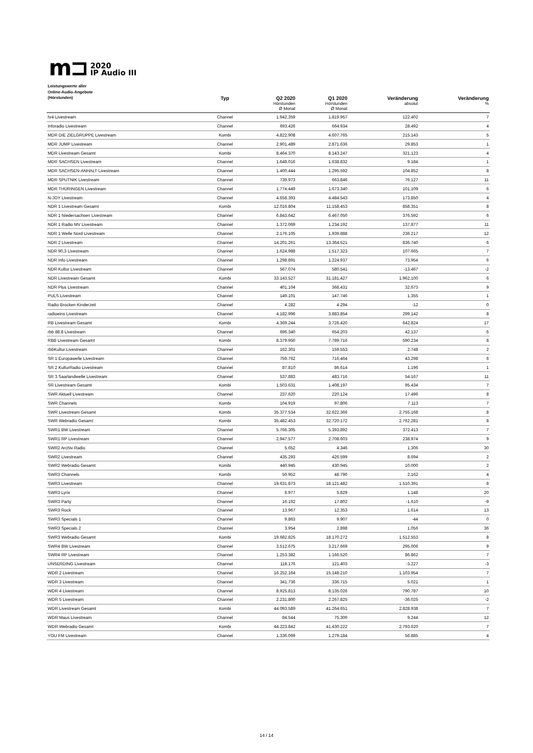m⊐ 2020
IP Audio III
Leistungswerte aller
Online-Audio-Angebote
(Hörstunden)
| | Typ | Q2 2020 Hörstunden Ø Monat | Q1 2020 Hörstunden Ø Monat | Veränderung absolut | Veränderung % |
| --- | --- | --- | --- | --- | --- |
| hr4 Livestream | Channel | 1.942.359 | 1.819.957 | 122.402 | 7 |
| Inforadio Livestream | Channel | 693.426 | 664.934 | 28.492 | 4 |
| MDR DIE ZIELGRUPPE Livestream | Kombi | 4.822.908 | 4.607.765 | 215.143 | 5 |
| MDR JUMP Livestream | Channel | 2.901.489 | 2.871.636 | 29.853 | 1 |
| MDR Livestream Gesamt | Kombi | 8.464.370 | 8.143.247 | 321.123 | 4 |
| MDR SACHSEN Livestream | Channel | 1.648.016 | 1.638.832 | 9.184 | 1 |
| MDR SACHSEN-ANHALT Livestream | Channel | 1.400.444 | 1.295.592 | 104.852 | 8 |
| MDR SPUTNIK Livestream | Channel | 739.973 | 663.846 | 76.127 | 11 |
| MDR THÜRINGEN Livestream | Channel | 1.774.449 | 1.673.340 | 101.109 | 6 |
| N-JOY Livestream | Channel | 4.658.393 | 4.484.543 | 173.850 | 4 |
| NDR 1 Livestream Gesamt | Kombi | 12.016.804 | 11.158.453 | 858.351 | 8 |
| NDR 1 Niedersachsen Livestream | Channel | 6.843.642 | 6.467.050 | 376.592 | 6 |
| NDR 1 Radio MV Livestream | Channel | 1.372.069 | 1.234.192 | 137.877 | 11 |
| NDR 1 Welle Nord Livestream | Channel | 2.176.105 | 1.939.888 | 236.217 | 12 |
| NDR 2 Livestream | Channel | 14.201.261 | 13.364.521 | 836.740 | 6 |
| NDR 90,3 Livestream | Channel | 1.624.988 | 1.517.323 | 107.665 | 7 |
| NDR Info Livestream | Channel | 1.298.891 | 1.224.937 | 73.954 | 6 |
| NDR Kultur Livestream | Channel | 567.074 | 580.541 | -13.467 | -2 |
| NDR Livestream Gesamt | Kombi | 33.143.527 | 31.181.427 | 1.962.100 | 6 |
| NDR Plus Livestream | Channel | 401.104 | 368.431 | 32.673 | 9 |
| PULS Livestream | Channel | 149.101 | 147.746 | 1.355 | 1 |
| Radio Brocken Kinderzeit | Channel | 4.282 | 4.294 | -12 | 0 |
| radioeins Livestream | Channel | 4.182.996 | 3.883.854 | 299.142 | 8 |
| RB Livestream Gesamt | Kombi | 4.369.244 | 3.726.420 | 642.824 | 17 |
| rbb 88.8 Livestream | Channel | 696.340 | 654.203 | 42.137 | 6 |
| RBB Livestream Gesamt | Kombi | 8.379.950 | 7.789.716 | 590.234 | 8 |
| rbbKultur Livestream | Channel | 162.301 | 159.553 | 2.748 | 2 |
| SR 1 Europawelle Livestream | Channel | 759.762 | 716.464 | 43.298 | 6 |
| SR 2 KulturRadio Livestream | Channel | 87.810 | 86.614 | 1.196 | 1 |
| SR 3 Saarlandwelle Livestream | Channel | 537.883 | 483.716 | 54.167 | 11 |
| SR Livestream Gesamt | Kombi | 1.503.631 | 1.408.197 | 95.434 | 7 |
| SWR Aktuell Livestream | Channel | 237.620 | 220.124 | 17.496 | 8 |
| SWR Channels | Kombi | 104.919 | 97.806 | 7.113 | 7 |
| SWR Livestream Gesamt | Kombi | 35.377.534 | 32.622.366 | 2.755.168 | 8 |
| SWR Webradio Gesamt | Kombi | 35.482.453 | 32.720.172 | 2.762.281 | 8 |
| SWR1 BW Livestream | Channel | 5.766.305 | 5.393.892 | 372.413 | 7 |
| SWR1 RP Livestream | Channel | 2.947.577 | 2.708.603 | 238.974 | 9 |
| SWR2 Archiv Radio | Channel | 5.652 | 4.346 | 1.306 | 30 |
| SWR2 Livestream | Channel | 435.293 | 426.599 | 8.694 | 2 |
| SWR2 Webradio Gesamt | Kombi | 440.945 | 430.945 | 10.000 | 2 |
| SWR3 Channels | Kombi | 50.952 | 48.790 | 2.162 | 4 |
| SWR3 Livestream | Channel | 19.631.873 | 18.121.482 | 1.510.391 | 8 |
| SWR3 Lyrix | Channel | 6.977 | 5.829 | 1.148 | 20 |
| SWR3 Party | Channel | 16.192 | 17.802 | -1.610 | -9 |
| SWR3 Rock | Channel | 13.967 | 12.353 | 1.614 | 13 |
| SWR3 Specials 1 | Channel | 9.863 | 9.907 | -44 | 0 |
| SWR3 Specials 2 | Channel | 3.954 | 2.898 | 1.056 | 36 |
| SWR3 Webradio Gesamt | Kombi | 19.682.825 | 18.170.272 | 1.512.553 | 8 |
| SWR4 BW Livestream | Channel | 3.512.675 | 3.217.669 | 295.006 | 9 |
| SWR4 RP Livestream | Channel | 1.253.382 | 1.166.520 | 86.862 | 7 |
| UNSERDING Livestream | Channel | 118.176 | 121.403 | -3.227 | -3 |
| WDR 2 Livestream | Channel | 16.252.164 | 15.148.210 | 1.103.954 | 7 |
| WDR 3 Livestream | Channel | 341.736 | 336.715 | 5.021 | 1 |
| WDR 4 Livestream | Channel | 8.925.813 | 8.135.026 | 790.787 | 10 |
| WDR 5 Livestream | Channel | 2.231.800 | 2.267.825 | -36.025 | -2 |
| WDR Livestream Gesamt | Kombi | 44.093.589 | 41.264.651 | 2.828.938 | 7 |
| WDR Maus Livestream | Channel | 84.544 | 75.300 | 9.244 | 12 |
| WDR Webradio Gesamt | Kombi | 44.223.842 | 41.430.222 | 2.793.620 | 7 |
| YOU FM Livestream | Channel | 1.336.069 | 1.279.184 | 56.885 | 4 |
14 / 14